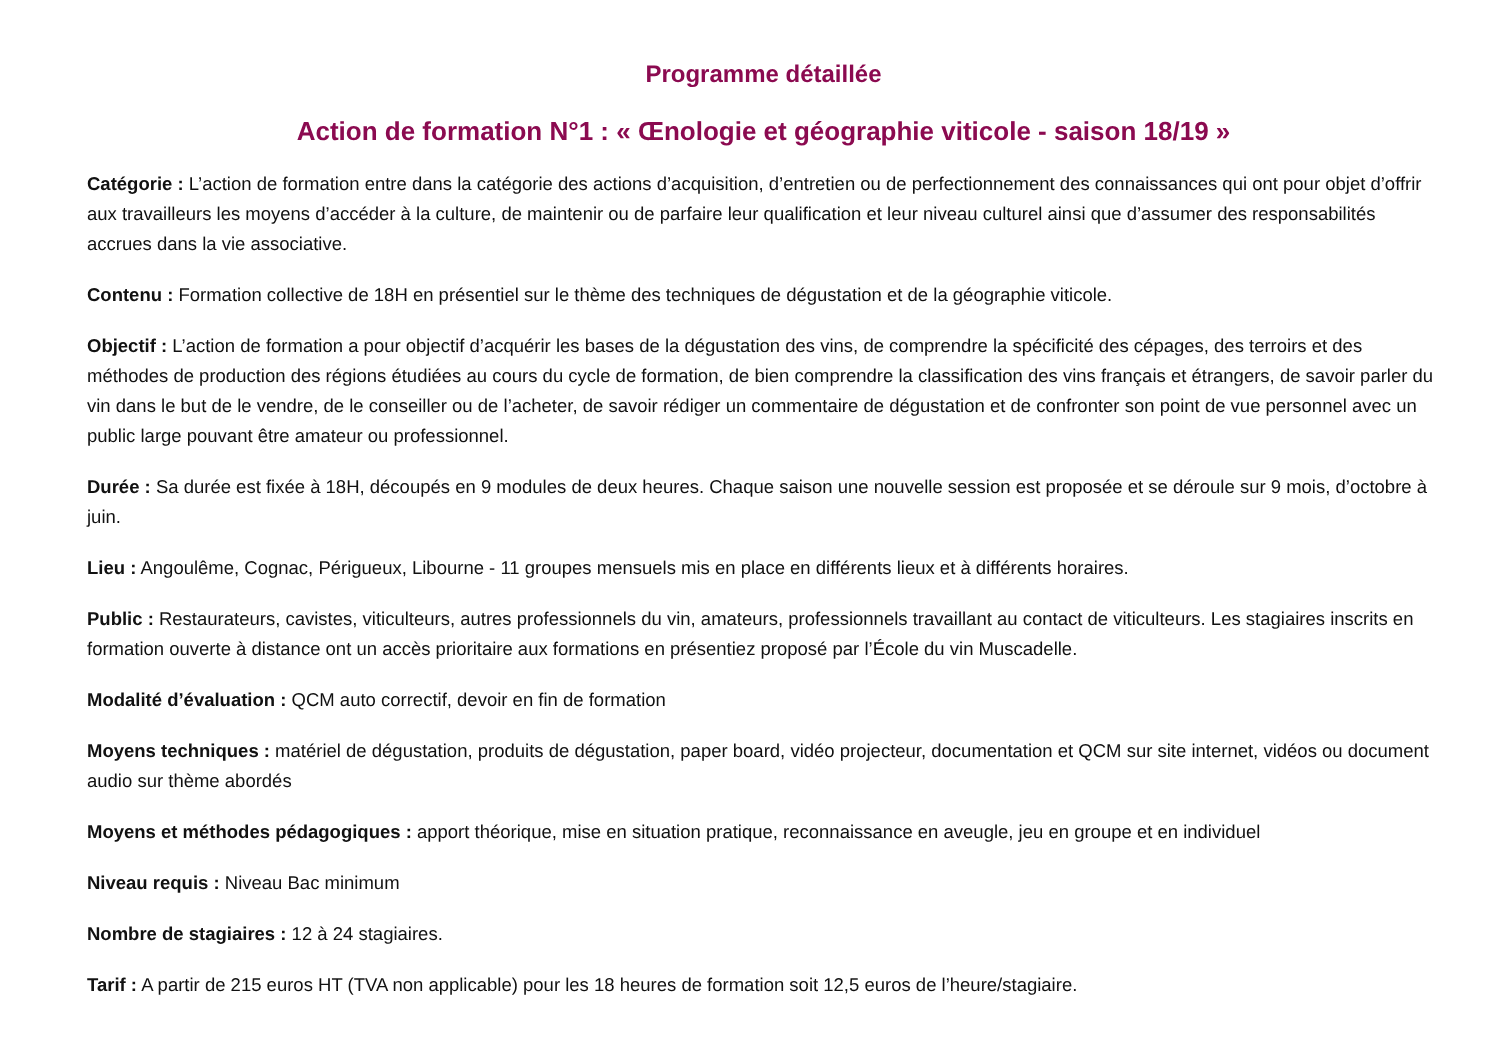Programme détaillée
Action de formation N°1 : « Œnologie et géographie viticole - saison 18/19 »
Catégorie : L’action de formation entre dans la catégorie des actions d’acquisition, d’entretien ou de perfectionnement des connaissances qui ont pour objet d’offrir aux travailleurs les moyens d’accéder à la culture, de maintenir ou de parfaire leur qualification et leur niveau culturel ainsi que d’assumer des responsabilités accrues dans la vie associative.
Contenu : Formation collective de 18H en présentiel sur le thème des techniques de dégustation et de la géographie viticole.
Objectif : L’action de formation a pour objectif d’acquérir les bases de la dégustation des vins, de comprendre la spécificité des cépages, des terroirs et des méthodes de production des régions étudiées au cours du cycle de formation, de bien comprendre la classification des vins français et étrangers, de savoir parler du vin dans le but de le vendre, de le conseiller ou de l’acheter, de savoir rédiger un commentaire de dégustation et de confronter son point de vue personnel avec un public large pouvant être amateur ou professionnel.
Durée : Sa durée est fixée à 18H, découpés en 9 modules de deux heures. Chaque saison une nouvelle session est proposée et se déroule sur 9 mois, d’octobre à juin.
Lieu : Angoulême, Cognac, Périgueux, Libourne - 11 groupes mensuels mis en place en différents lieux et à différents horaires.
Public : Restaurateurs, cavistes, viticulteurs, autres professionnels du vin, amateurs, professionnels travaillant au contact de viticulteurs. Les stagiaires inscrits en formation ouverte à distance ont un accès prioritaire aux formations en présentiez proposé par l’École du vin Muscadelle.
Modalité d’évaluation : QCM auto correctif, devoir en fin de formation
Moyens techniques : matériel de dégustation, produits de dégustation, paper board, vidéo projecteur, documentation et QCM sur site internet, vidéos ou document audio sur thème abordés
Moyens et méthodes pédagogiques : apport théorique, mise en situation pratique, reconnaissance en aveugle, jeu en groupe et en individuel
Niveau requis : Niveau Bac minimum
Nombre de stagiaires : 12 à 24 stagiaires.
Tarif : A partir de 215 euros HT (TVA non applicable) pour les 18 heures de formation soit 12,5 euros de l’heure/stagiaire.